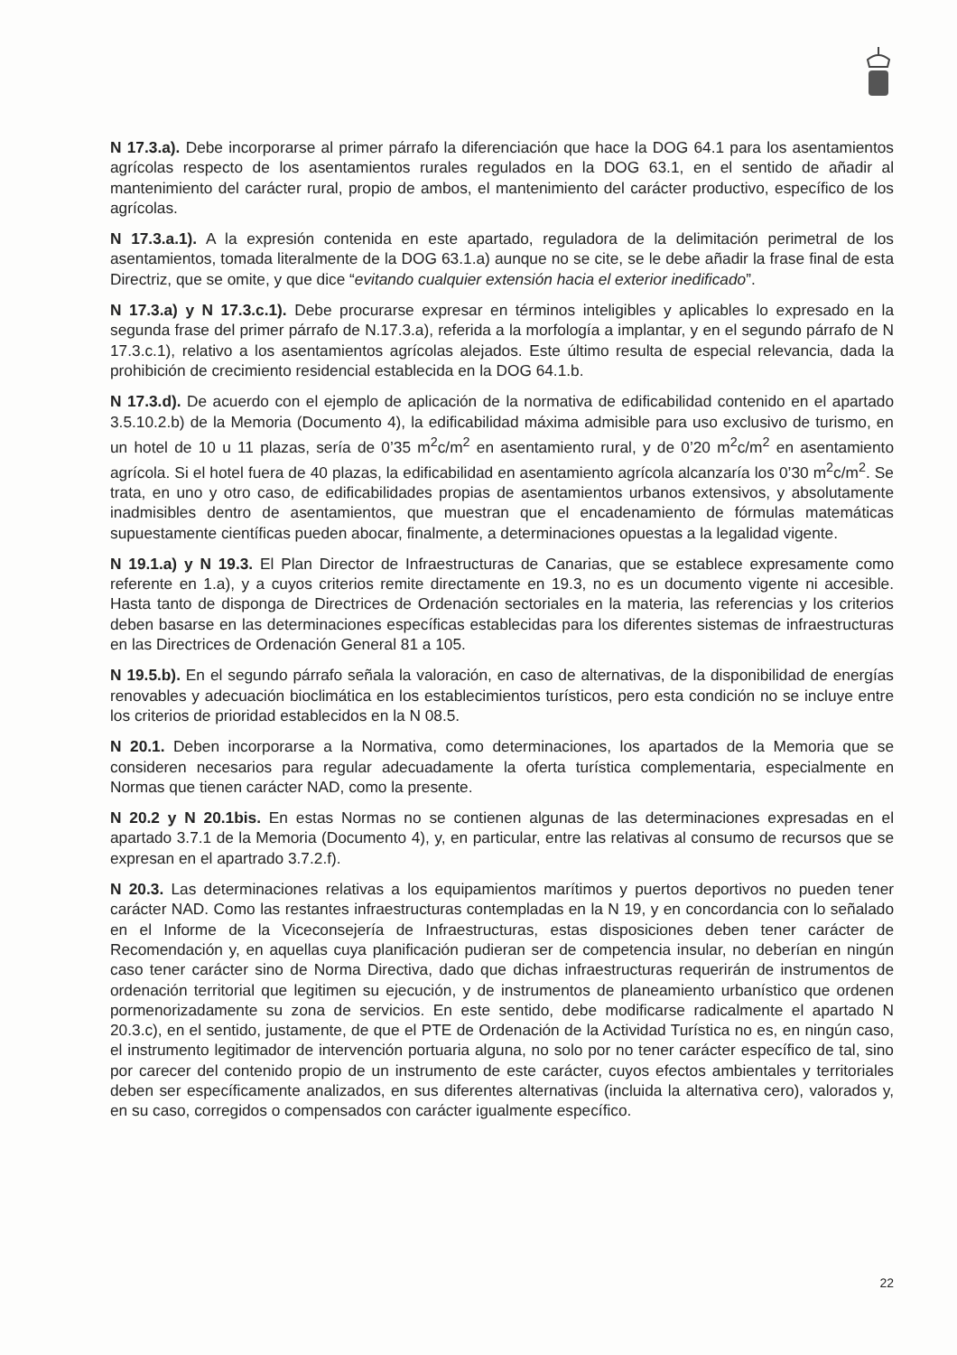N 17.3.a). Debe incorporarse al primer párrafo la diferenciación que hace la DOG 64.1 para los asentamientos agrícolas respecto de los asentamientos rurales regulados en la DOG 63.1, en el sentido de añadir al mantenimiento del carácter rural, propio de ambos, el mantenimiento del carácter productivo, específico de los agrícolas.
N 17.3.a.1). A la expresión contenida en este apartado, reguladora de la delimitación perimetral de los asentamientos, tomada literalmente de la DOG 63.1.a) aunque no se cite, se le debe añadir la frase final de esta Directriz, que se omite, y que dice “evitando cualquier extensión hacia el exterior inedificado”.
N 17.3.a) y N 17.3.c.1). Debe procurarse expresar en términos inteligibles y aplicables lo expresado en la segunda frase del primer párrafo de N.17.3.a), referida a la morfología a implantar, y en el segundo párrafo de N 17.3.c.1), relativo a los asentamientos agrícolas alejados. Este último resulta de especial relevancia, dada la prohibición de crecimiento residencial establecida en la DOG 64.1.b.
N 17.3.d). De acuerdo con el ejemplo de aplicación de la normativa de edificabilidad contenido en el apartado 3.5.10.2.b) de la Memoria (Documento 4), la edificabilidad máxima admisible para uso exclusivo de turismo, en un hotel de 10 u 11 plazas, sería de 0’35 m<sup>2</sup>c/m<sup>2</sup> en asentamiento rural, y de 0’20 m<sup>2</sup>c/m<sup>2</sup> en asentamiento agrícola. Si el hotel fuera de 40 plazas, la edificabilidad en asentamiento agrícola alcanzaría los 0’30 m<sup>2</sup>c/m<sup>2</sup>. Se trata, en uno y otro caso, de edificabilidades propias de asentamientos urbanos extensivos, y absolutamente inadmisibles dentro de asentamientos, que muestran que el encadenamiento de fórmulas matemáticas supuestamente científicas pueden abocar, finalmente, a determinaciones opuestas a la legalidad vigente.
N 19.1.a) y N 19.3. El Plan Director de Infraestructuras de Canarias, que se establece expresamente como referente en 1.a), y a cuyos criterios remite directamente en 19.3, no es un documento vigente ni accesible. Hasta tanto de disponga de Directrices de Ordenación sectoriales en la materia, las referencias y los criterios deben basarse en las determinaciones específicas establecidas para los diferentes sistemas de infraestructuras en las Directrices de Ordenación General 81 a 105.
N 19.5.b). En el segundo párrafo señala la valoración, en caso de alternativas, de la disponibilidad de energías renovables y adecuación bioclimática en los establecimientos turísticos, pero esta condición no se incluye entre los criterios de prioridad establecidos en la N 08.5.
N 20.1. Deben incorporarse a la Normativa, como determinaciones, los apartados de la Memoria que se consideren necesarios para regular adecuadamente la oferta turística complementaria, especialmente en Normas que tienen carácter NAD, como la presente.
N 20.2 y N 20.1bis. En estas Normas no se contienen algunas de las determinaciones expresadas en el apartado 3.7.1 de la Memoria (Documento 4), y, en particular, entre las relativas al consumo de recursos que se expresan en el apartrado 3.7.2.f).
N 20.3. Las determinaciones relativas a los equipamientos marítimos y puertos deportivos no pueden tener carácter NAD. Como las restantes infraestructuras contempladas en la N 19, y en concordancia con lo señalado en el Informe de la Viceconsejería de Infraestructuras, estas disposiciones deben tener carácter de Recomendación y, en aquellas cuya planificación pudieran ser de competencia insular, no deberían en ningún caso tener carácter sino de Norma Directiva, dado que dichas infraestructuras requerirán de instrumentos de ordenación territorial que legitimen su ejecución, y de instrumentos de planeamiento urbanístico que ordenen pormenorizadamente su zona de servicios. En este sentido, debe modificarse radicalmente el apartado N 20.3.c), en el sentido, justamente, de que el PTE de Ordenación de la Actividad Turística no es, en ningún caso, el instrumento legitimador de intervención portuaria alguna, no solo por no tener carácter específico de tal, sino por carecer del contenido propio de un instrumento de este carácter, cuyos efectos ambientales y territoriales deben ser específicamente analizados, en sus diferentes alternativas (incluida la alternativa cero), valorados y, en su caso, corregidos o compensados con carácter igualmente específico.
22